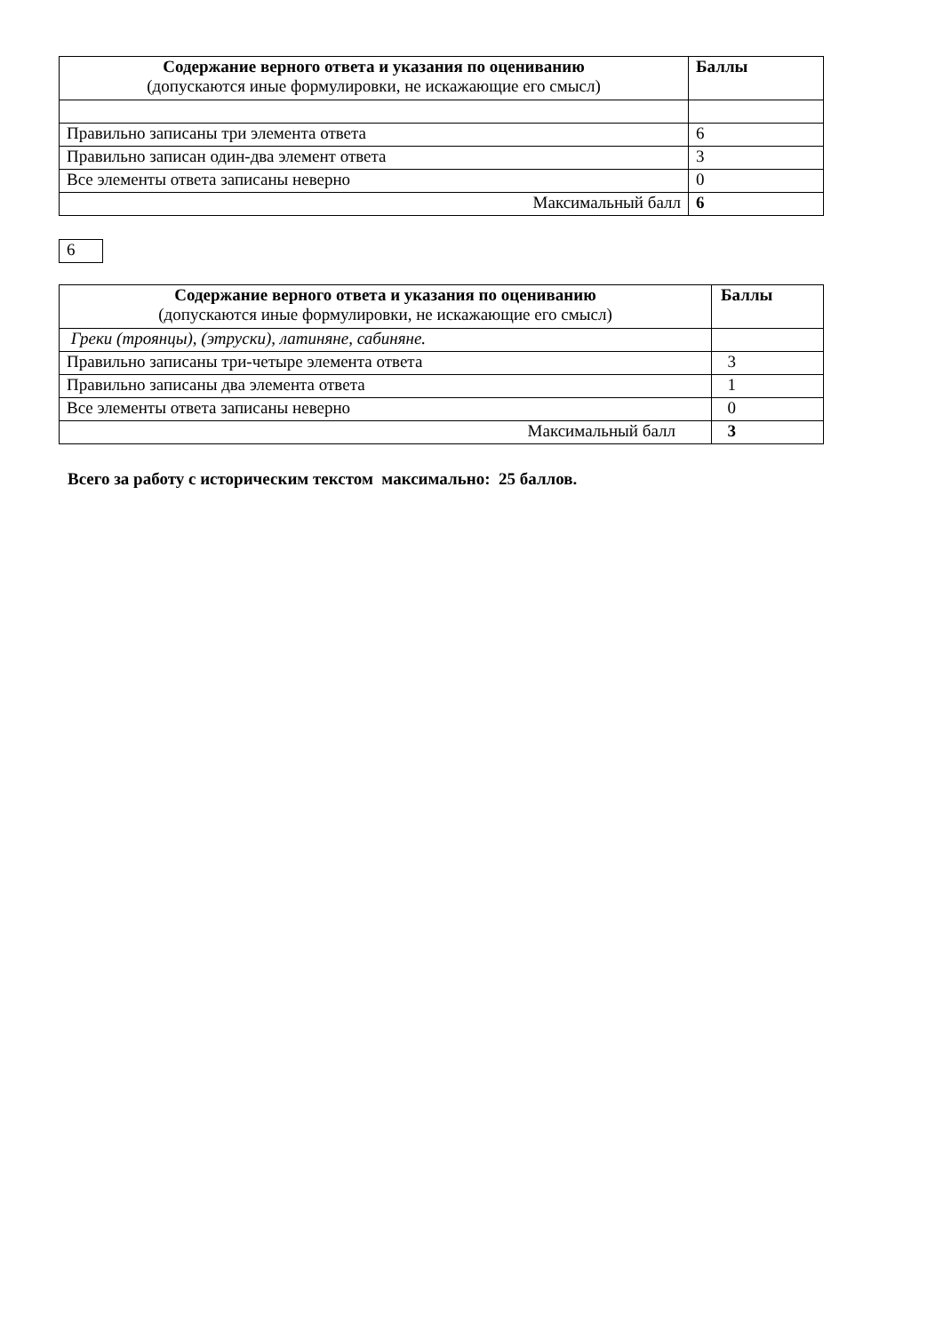| Содержание верного ответа и указания по оцениванию (допускаются иные формулировки, не искажающие его смысл) | Баллы |
| --- | --- |
| Правильно записаны три элемента ответа | 6 |
| Правильно записан один-два элемент ответа | 3 |
| Все элементы ответа записаны неверно | 0 |
| Максимальный балл | 6 |
6
| Содержание верного ответа и указания по оцениванию (допускаются иные формулировки, не искажающие его смысл) | Баллы |
| --- | --- |
| Греки (троянцы), (этруски), латиняне, сабиняне. | |
| Правильно записаны три-четыре элемента ответа | 3 |
| Правильно записаны два элемента ответа | 1 |
| Все элементы ответа записаны неверно | 0 |
| Максимальный балл | 3 |
Всего за работу с историческим текстом максимально: 25 баллов.